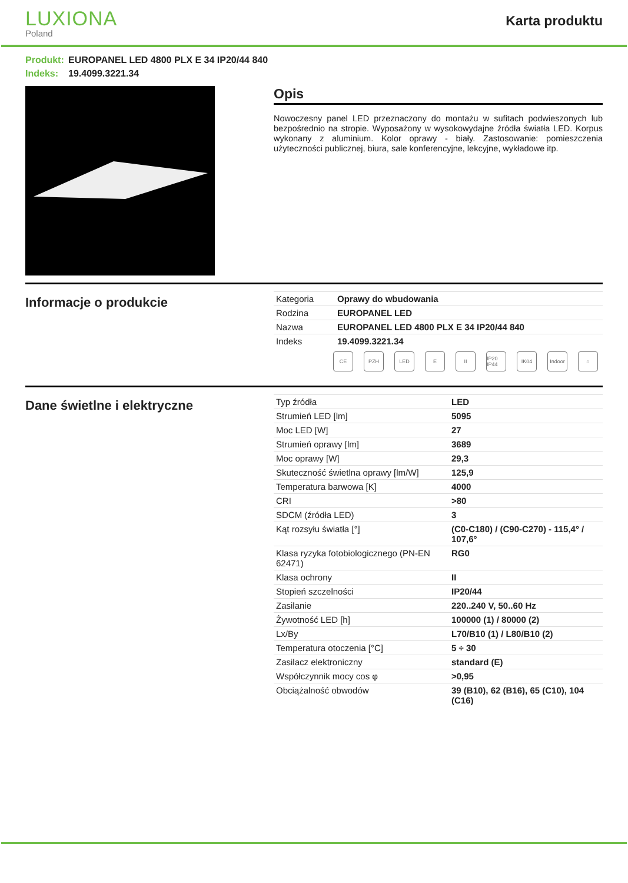LUXIONA
Poland
Karta produktu
Produkt: EUROPANEL LED 4800 PLX E 34 IP20/44 840
Indeks: 19.4099.3221.34
Opis
Nowoczesny panel LED przeznaczony do montażu w sufitach podwieszonych lub bezpośrednio na stropie. Wyposażony w wysokowydajne źródła światła LED. Korpus wykonany z aluminium. Kolor oprawy - biały. Zastosowanie: pomieszczenia użyteczności publicznej, biura, sale konferencyjne, lekcyjne, wykładowe itp.
Informacje o produkcie
| Kategoria | Oprawy do wbudowania |
| Rodzina | EUROPANEL LED |
| Nazwa | EUROPANEL LED 4800 PLX E 34 IP20/44 840 |
| Indeks | 19.4099.3221.34 |
CE PZH LED E II IP20 IP44
IK04 Indoor
⌂
Dane świetlne i elektryczne
| Typ źródła | LED |
| Strumień LED [lm] | 5095 |
| Moc LED [W] | 27 |
| Strumień oprawy [lm] | 3689 |
| Moc oprawy [W] | 29,3 |
| Skuteczność świetlna oprawy [lm/W] | 125,9 |
| Temperatura barwowa [K] | 4000 |
| CRI | >80 |
| SDCM (źródła LED) | 3 |
| Kąt rozsyłu światła [°] | (C0-C180) / (C90-C270) - 115,4° / 107,6° |
| Klasa ryzyka fotobiologicznego (PN-EN 62471) | RG0 |
| Klasa ochrony | II |
| Stopień szczelności | IP20/44 |
| Zasilanie | 220..240 V, 50..60 Hz |
| Żywotność LED [h] | 100000 (1) / 80000 (2) |
| Lx/By | L70/B10 (1) / L80/B10 (2) |
| Temperatura otoczenia [°C] | 5 ÷ 30 |
| Zasilacz elektroniczny | standard (E) |
| Współczynnik mocy cos φ | >0,95 |
| Obciążalność obwodów | 39 (B10), 62 (B16), 65 (C10), 104 (C16) |